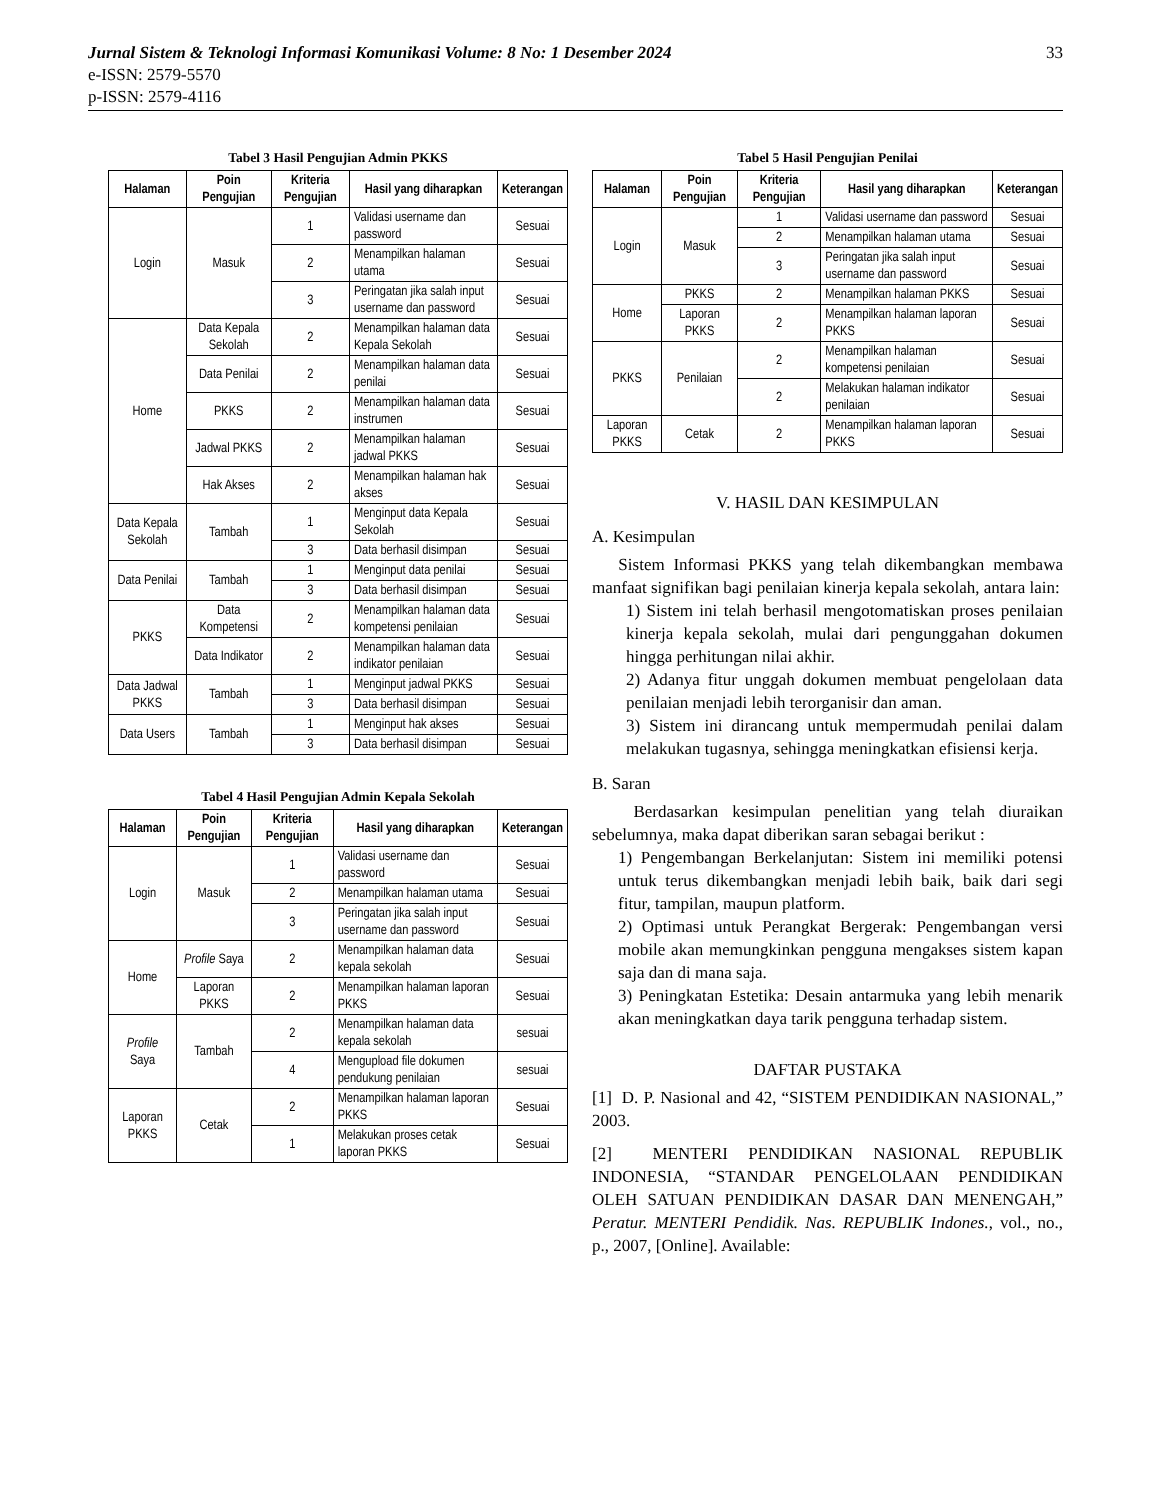33 Jurnal Sistem & Teknologi Informasi Komunikasi Volume: 8 No: 1 Desember 2024
e-ISSN: 2579-5570
p-ISSN: 2579-4116
Tabel 3 Hasil Pengujian Admin PKKS
| Halaman | Poin Pengujian | Kriteria Pengujian | Hasil yang diharapkan | Keterangan |
| --- | --- | --- | --- | --- |
| Login | Masuk | 1 | Validasi username dan password | Sesuai |
| | | 2 | Menampilkan halaman utama | Sesuai |
| | | 3 | Peringatan jika salah input username dan password | Sesuai |
| Home | Data Kepala Sekolah | 2 | Menampilkan halaman data Kepala Sekolah | Sesuai |
| | Data Penilai | 2 | Menampilkan halaman data penilai | Sesuai |
| | PKKS | 2 | Menampilkan halaman data instrumen | Sesuai |
| | Jadwal PKKS | 2 | Menampilkan halaman jadwal PKKS | Sesuai |
| | Hak Akses | 2 | Menampilkan halaman hak akses | Sesuai |
| Data Kepala Sekolah | Tambah | 1 | Menginput data Kepala Sekolah | Sesuai |
| | | 3 | Data berhasil disimpan | Sesuai |
| Data Penilai | Tambah | 1 | Menginput data penilai | Sesuai |
| | | 3 | Data berhasil disimpan | Sesuai |
| PKKS | Data Kompetensi | 2 | Menampilkan halaman data kompetensi penilaian | Sesuai |
| | Data Indikator | 2 | Menampilkan halaman data indikator penilaian | Sesuai |
| Data Jadwal PKKS | Tambah | 1 | Menginput jadwal PKKS | Sesuai |
| | | 3 | Data berhasil disimpan | Sesuai |
| Data Users | Tambah | 1 | Menginput hak akses | Sesuai |
| | | 3 | Data berhasil disimpan | Sesuai |
Tabel 4 Hasil Pengujian Admin Kepala Sekolah
| Halaman | Poin Pengujian | Kriteria Pengujian | Hasil yang diharapkan | Keterangan |
| --- | --- | --- | --- | --- |
| Login | Masuk | 1 | Validasi username dan password | Sesuai |
| | | 2 | Menampilkan halaman utama | Sesuai |
| | | 3 | Peringatan jika salah input username dan password | Sesuai |
| Home | Profile Saya | 2 | Menampilkan halaman data kepala sekolah | Sesuai |
| | Laporan PKKS | 2 | Menampilkan halaman laporan PKKS | Sesuai |
| Profile Saya | Tambah | 2 | Menampilkan halaman data kepala sekolah | sesuai |
| | | 4 | Mengupload file dokumen pendukung penilaian | sesuai |
| Laporan PKKS | Cetak | 2 | Menampilkan halaman laporan PKKS | Sesuai |
| | | 1 | Melakukan proses cetak laporan PKKS | Sesuai |
Tabel 5 Hasil Pengujian Penilai
| Halaman | Poin Pengujian | Kriteria Pengujian | Hasil yang diharapkan | Keterangan |
| --- | --- | --- | --- | --- |
| Login | Masuk | 1 | Validasi username dan password | Sesuai |
| | | 2 | Menampilkan halaman utama | Sesuai |
| | | 3 | Peringatan jika salah input username dan password | Sesuai |
| Home | PKKS | 2 | Menampilkan halaman PKKS | Sesuai |
| | Laporan PKKS | 2 | Menampilkan halaman laporan PKKS | Sesuai |
| PKKS | Penilaian | 2 | Menampilkan halaman kompetensi penilaian | Sesuai |
| | | 2 | Melakukan halaman indikator penilaian | Sesuai |
| Laporan PKKS | Cetak | 2 | Menampilkan halaman laporan PKKS | Sesuai |
V. HASIL DAN KESIMPULAN
A. Kesimpulan
Sistem Informasi PKKS yang telah dikembangkan membawa manfaat signifikan bagi penilaian kinerja kepala sekolah, antara lain:
1) Sistem ini telah berhasil mengotomatiskan proses penilaian kinerja kepala sekolah, mulai dari pengunggahan dokumen hingga perhitungan nilai akhir.
2) Adanya fitur unggah dokumen membuat pengelolaan data penilaian menjadi lebih terorganisir dan aman.
3) Sistem ini dirancang untuk mempermudah penilai dalam melakukan tugasnya, sehingga meningkatkan efisiensi kerja.
B. Saran
Berdasarkan kesimpulan penelitian yang telah diuraikan sebelumnya, maka dapat diberikan saran sebagai berikut :
1) Pengembangan Berkelanjutan: Sistem ini memiliki potensi untuk terus dikembangkan menjadi lebih baik, baik dari segi fitur, tampilan, maupun platform.
2) Optimasi untuk Perangkat Bergerak: Pengembangan versi mobile akan memungkinkan pengguna mengakses sistem kapan saja dan di mana saja.
3) Peningkatan Estetika: Desain antarmuka yang lebih menarik akan meningkatkan daya tarik pengguna terhadap sistem.
DAFTAR PUSTAKA
[1] D. P. Nasional and 42, “SISTEM PENDIDIKAN NASIONAL,” 2003.
[2] MENTERI PENDIDIKAN NASIONAL REPUBLIK INDONESIA, “STANDAR PENGELOLAAN PENDIDIKAN OLEH SATUAN PENDIDIKAN DASAR DAN MENENGAH,” Peratur. MENTERI Pendidik. Nas. REPUBLIK Indones., vol., no., p., 2007, [Online]. Available: